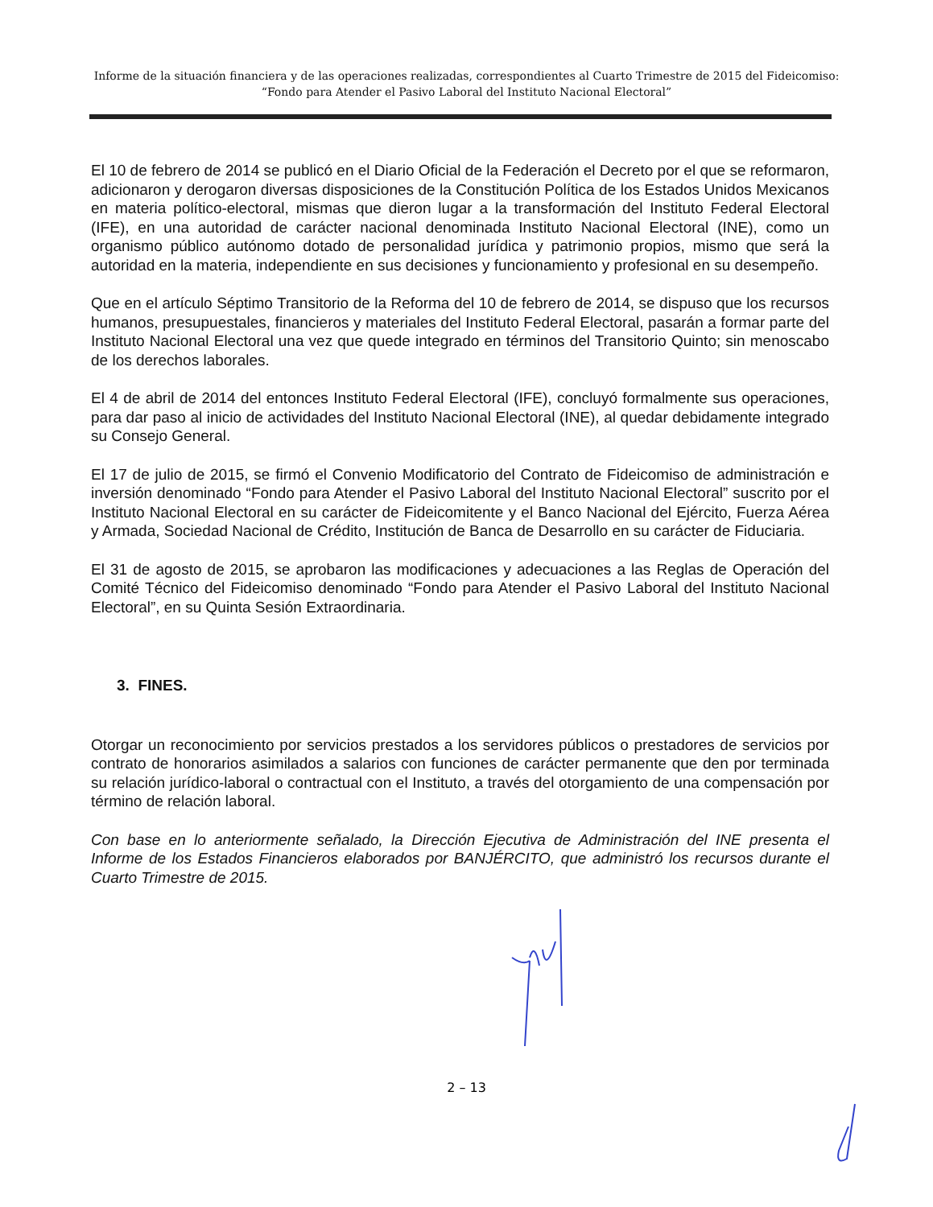Informe de la situación financiera y de las operaciones realizadas, correspondientes al Cuarto Trimestre de 2015 del Fideicomiso:
“Fondo para Atender el Pasivo Laboral del Instituto Nacional Electoral”
El 10 de febrero de 2014 se publicó en el Diario Oficial de la Federación el Decreto por el que se reformaron, adicionaron y derogaron diversas disposiciones de la Constitución Política de los Estados Unidos Mexicanos en materia político-electoral, mismas que dieron lugar a la transformación del Instituto Federal Electoral (IFE), en una autoridad de carácter nacional denominada Instituto Nacional Electoral (INE), como un organismo público autónomo dotado de personalidad jurídica y patrimonio propios, mismo que será la autoridad en la materia, independiente en sus decisiones y funcionamiento y profesional en su desempeño.
Que en el artículo Séptimo Transitorio de la Reforma del 10 de febrero de 2014, se dispuso que los recursos humanos, presupuestales, financieros y materiales del Instituto Federal Electoral, pasarán a formar parte del Instituto Nacional Electoral una vez que quede integrado en términos del Transitorio Quinto; sin menoscabo de los derechos laborales.
El 4 de abril de 2014 del entonces Instituto Federal Electoral (IFE), concluyó formalmente sus operaciones, para dar paso al inicio de actividades del Instituto Nacional Electoral (INE), al quedar debidamente integrado su Consejo General.
El 17 de julio de 2015, se firmó el Convenio Modificatorio del Contrato de Fideicomiso de administración e inversión denominado “Fondo para Atender el Pasivo Laboral del Instituto Nacional Electoral” suscrito por el Instituto Nacional Electoral en su carácter de Fideicomitente y el Banco Nacional del Ejército, Fuerza Aérea y Armada, Sociedad Nacional de Crédito, Institución de Banca de Desarrollo en su carácter de Fiduciaria.
El 31 de agosto de 2015, se aprobaron las modificaciones y adecuaciones a las Reglas de Operación del Comité Técnico del Fideicomiso denominado “Fondo para Atender el Pasivo Laboral del Instituto Nacional Electoral”, en su Quinta Sesión Extraordinaria.
3. FINES.
Otorgar un reconocimiento por servicios prestados a los servidores públicos o prestadores de servicios por contrato de honorarios asimilados a salarios con funciones de carácter permanente que den por terminada su relación jurídico-laboral o contractual con el Instituto, a través del otorgamiento de una compensación por término de relación laboral.
Con base en lo anteriormente señalado, la Dirección Ejecutiva de Administración del INE presenta el Informe de los Estados Financieros elaborados por BANJÉRCITO, que administró los recursos durante el Cuarto Trimestre de 2015.
2 – 13